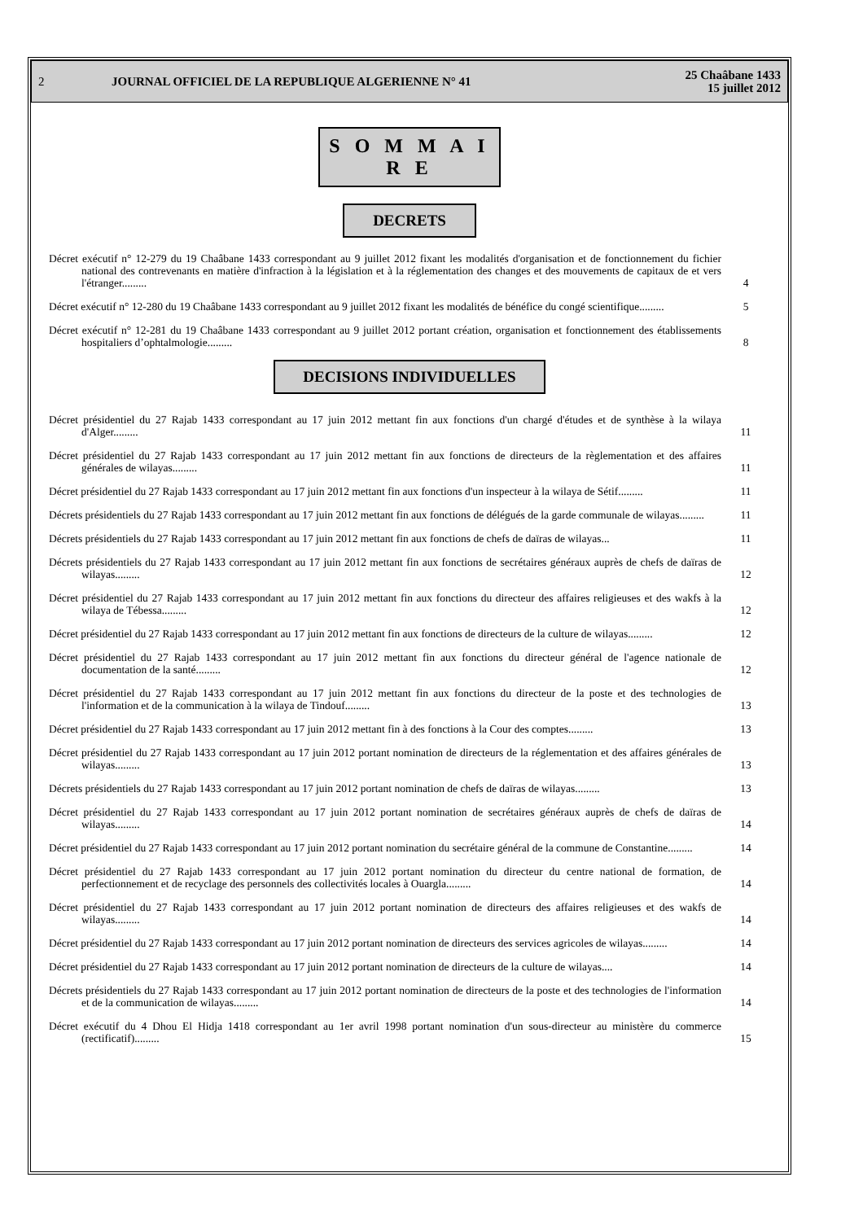2 JOURNAL OFFICIEL DE LA REPUBLIQUE ALGERIENNE N° 41 25 Chaâbane 1433
15 juillet 2012
S O M M A I R E
DECRETS
Décret exécutif n° 12-279 du 19 Chaâbane 1433 correspondant au 9 juillet 2012 fixant les modalités d'organisation et de fonctionnement du fichier national des contrevenants en matière d'infraction à la législation et à la réglementation des changes et des mouvements de capitaux de et vers l'étranger.........
4
Décret exécutif n° 12-280 du 19 Chaâbane 1433 correspondant au 9 juillet 2012 fixant les modalités de bénéfice du congé scientifique.........
5
Décret exécutif n° 12-281 du 19 Chaâbane 1433 correspondant au 9 juillet 2012 portant création, organisation et fonctionnement des établissements hospitaliers d’ophtalmologie.........
8
DECISIONS INDIVIDUELLES
Décret présidentiel du 27 Rajab 1433 correspondant au 17 juin 2012 mettant fin aux fonctions d'un chargé d'études et de synthèse à la wilaya d'Alger.........
11
Décret présidentiel du 27 Rajab 1433 correspondant au 17 juin 2012 mettant fin aux fonctions de directeurs de la règlementation et des affaires générales de wilayas.........
11
Décret présidentiel du 27 Rajab 1433 correspondant au 17 juin 2012 mettant fin aux fonctions d'un inspecteur à la wilaya de Sétif.........
11
Décrets présidentiels du 27 Rajab 1433 correspondant au 17 juin 2012 mettant fin aux fonctions de délégués de la garde communale de wilayas.........
11
Décrets présidentiels du 27 Rajab 1433 correspondant au 17 juin 2012 mettant fin aux fonctions de chefs de daïras de wilayas...
11
Décrets présidentiels du 27 Rajab 1433 correspondant au 17 juin 2012 mettant fin aux fonctions de secrétaires généraux auprès de chefs de daïras de wilayas.........
12
Décret présidentiel du 27 Rajab 1433 correspondant au 17 juin 2012 mettant fin aux fonctions du directeur des affaires religieuses et des wakfs à la wilaya de Tébessa.........
12
Décret présidentiel du 27 Rajab 1433 correspondant au 17 juin 2012 mettant fin aux fonctions de directeurs de la culture de wilayas.........
12
Décret présidentiel du 27 Rajab 1433 correspondant au 17 juin 2012 mettant fin aux fonctions du directeur général de l'agence nationale de documentation de la santé.........
12
Décret présidentiel du 27 Rajab 1433 correspondant au 17 juin 2012 mettant fin aux fonctions du directeur de la poste et des technologies de l'information et de la communication à la wilaya de Tindouf.........
13
Décret présidentiel du 27 Rajab 1433 correspondant au 17 juin 2012 mettant fin à des fonctions à la Cour des comptes.........
13
Décret présidentiel du 27 Rajab 1433 correspondant au 17 juin 2012 portant nomination de directeurs de la réglementation et des affaires générales de wilayas.........
13
Décrets présidentiels du 27 Rajab 1433 correspondant au 17 juin 2012 portant nomination de chefs de daïras de wilayas.........
13
Décret présidentiel du 27 Rajab 1433 correspondant au 17 juin 2012 portant nomination de secrétaires généraux auprès de chefs de daïras de wilayas.........
14
Décret présidentiel du 27 Rajab 1433 correspondant au 17 juin 2012 portant nomination du secrétaire général de la commune de Constantine.........
14
Décret présidentiel du 27 Rajab 1433 correspondant au 17 juin 2012 portant nomination du directeur du centre national de formation, de perfectionnement et de recyclage des personnels des collectivités locales à Ouargla.........
14
Décret présidentiel du 27 Rajab 1433 correspondant au 17 juin 2012 portant nomination de directeurs des affaires religieuses et des wakfs de wilayas.........
14
Décret présidentiel du 27 Rajab 1433 correspondant au 17 juin 2012 portant nomination de directeurs des services agricoles de wilayas.........
14
Décret présidentiel du 27 Rajab 1433 correspondant au 17 juin 2012 portant nomination de directeurs de la culture de wilayas....
14
Décrets présidentiels du 27 Rajab 1433 correspondant au 17 juin 2012 portant nomination de directeurs de la poste et des technologies de l'information et de la communication de wilayas.........
14
Décret exécutif du 4 Dhou El Hidja 1418 correspondant au 1er avril 1998 portant nomination d'un sous-directeur au ministère du commerce (rectificatif).........
15